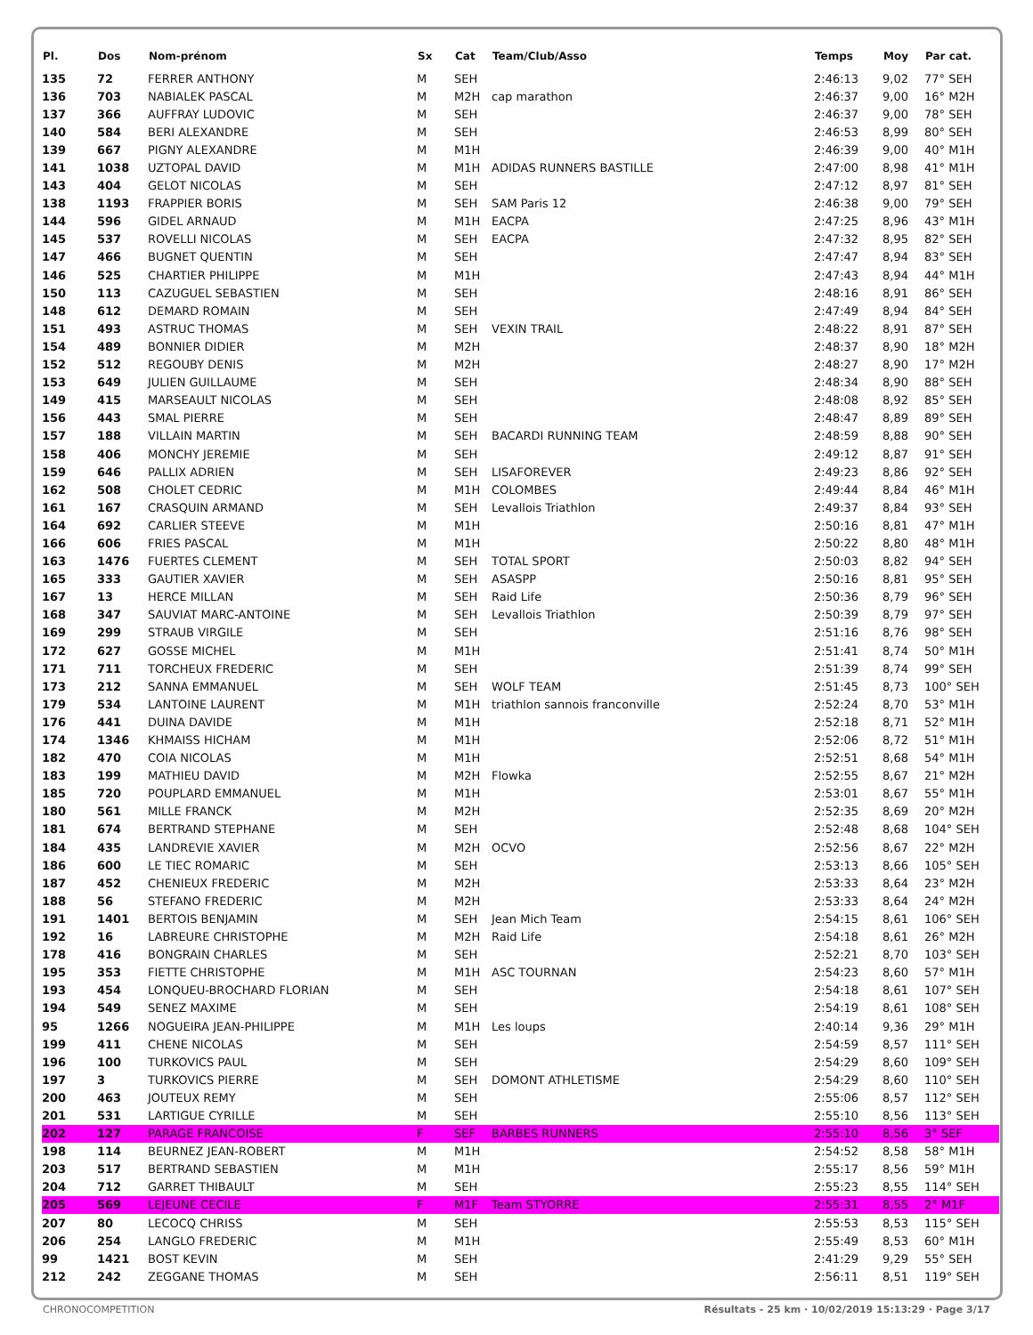| Pl. | Dos | Nom-prénom | Sx | Cat | Team/Club/Asso | Temps | Moy | Par cat. |
| --- | --- | --- | --- | --- | --- | --- | --- | --- |
| 135 | 72 | FERRER ANTHONY | M | SEH | | 2:46:13 | 9,02 | 77° SEH |
| 136 | 703 | NABIALEK PASCAL | M | M2H | cap marathon | 2:46:37 | 9,00 | 16° M2H |
| 137 | 366 | AUFFRAY LUDOVIC | M | SEH | | 2:46:37 | 9,00 | 78° SEH |
| 140 | 584 | BERI ALEXANDRE | M | SEH | | 2:46:53 | 8,99 | 80° SEH |
| 139 | 667 | PIGNY ALEXANDRE | M | M1H | | 2:46:39 | 9,00 | 40° M1H |
| 141 | 1038 | UZTOPAL DAVID | M | M1H | ADIDAS RUNNERS BASTILLE | 2:47:00 | 8,98 | 41° M1H |
| 143 | 404 | GELOT NICOLAS | M | SEH | | 2:47:12 | 8,97 | 81° SEH |
| 138 | 1193 | FRAPPIER BORIS | M | SEH | SAM Paris 12 | 2:46:38 | 9,00 | 79° SEH |
| 144 | 596 | GIDEL ARNAUD | M | M1H | EACPA | 2:47:25 | 8,96 | 43° M1H |
| 145 | 537 | ROVELLI NICOLAS | M | SEH | EACPA | 2:47:32 | 8,95 | 82° SEH |
| 147 | 466 | BUGNET QUENTIN | M | SEH | | 2:47:47 | 8,94 | 83° SEH |
| 146 | 525 | CHARTIER PHILIPPE | M | M1H | | 2:47:43 | 8,94 | 44° M1H |
| 150 | 113 | CAZUGUEL SEBASTIEN | M | SEH | | 2:48:16 | 8,91 | 86° SEH |
| 148 | 612 | DEMARD ROMAIN | M | SEH | | 2:47:49 | 8,94 | 84° SEH |
| 151 | 493 | ASTRUC THOMAS | M | SEH | VEXIN TRAIL | 2:48:22 | 8,91 | 87° SEH |
| 154 | 489 | BONNIER DIDIER | M | M2H | | 2:48:37 | 8,90 | 18° M2H |
| 152 | 512 | REGOUBY DENIS | M | M2H | | 2:48:27 | 8,90 | 17° M2H |
| 153 | 649 | JULIEN GUILLAUME | M | SEH | | 2:48:34 | 8,90 | 88° SEH |
| 149 | 415 | MARSEAULT NICOLAS | M | SEH | | 2:48:08 | 8,92 | 85° SEH |
| 156 | 443 | SMAL PIERRE | M | SEH | | 2:48:47 | 8,89 | 89° SEH |
| 157 | 188 | VILLAIN MARTIN | M | SEH | BACARDI RUNNING TEAM | 2:48:59 | 8,88 | 90° SEH |
| 158 | 406 | MONCHY JEREMIE | M | SEH | | 2:49:12 | 8,87 | 91° SEH |
| 159 | 646 | PALLIX ADRIEN | M | SEH | LISAFOREVER | 2:49:23 | 8,86 | 92° SEH |
| 162 | 508 | CHOLET CEDRIC | M | M1H | COLOMBES | 2:49:44 | 8,84 | 46° M1H |
| 161 | 167 | CRASQUIN ARMAND | M | SEH | Levallois Triathlon | 2:49:37 | 8,84 | 93° SEH |
| 164 | 692 | CARLIER STEEVE | M | M1H | | 2:50:16 | 8,81 | 47° M1H |
| 166 | 606 | FRIES PASCAL | M | M1H | | 2:50:22 | 8,80 | 48° M1H |
| 163 | 1476 | FUERTES CLEMENT | M | SEH | TOTAL SPORT | 2:50:03 | 8,82 | 94° SEH |
| 165 | 333 | GAUTIER XAVIER | M | SEH | ASASPP | 2:50:16 | 8,81 | 95° SEH |
| 167 | 13 | HERCE MILLAN | M | SEH | Raid Life | 2:50:36 | 8,79 | 96° SEH |
| 168 | 347 | SAUVIAT MARC-ANTOINE | M | SEH | Levallois Triathlon | 2:50:39 | 8,79 | 97° SEH |
| 169 | 299 | STRAUB VIRGILE | M | SEH | | 2:51:16 | 8,76 | 98° SEH |
| 172 | 627 | GOSSE MICHEL | M | M1H | | 2:51:41 | 8,74 | 50° M1H |
| 171 | 711 | TORCHEUX FREDERIC | M | SEH | | 2:51:39 | 8,74 | 99° SEH |
| 173 | 212 | SANNA EMMANUEL | M | SEH | WOLF TEAM | 2:51:45 | 8,73 | 100° SEH |
| 179 | 534 | LANTOINE LAURENT | M | M1H | triathlon sannois franconville | 2:52:24 | 8,70 | 53° M1H |
| 176 | 441 | DUINA DAVIDE | M | M1H | | 2:52:18 | 8,71 | 52° M1H |
| 174 | 1346 | KHMAISS HICHAM | M | M1H | | 2:52:06 | 8,72 | 51° M1H |
| 182 | 470 | COIA NICOLAS | M | M1H | | 2:52:51 | 8,68 | 54° M1H |
| 183 | 199 | MATHIEU DAVID | M | M2H | Flowka | 2:52:55 | 8,67 | 21° M2H |
| 185 | 720 | POUPLARD EMMANUEL | M | M1H | | 2:53:01 | 8,67 | 55° M1H |
| 180 | 561 | MILLE FRANCK | M | M2H | | 2:52:35 | 8,69 | 20° M2H |
| 181 | 674 | BERTRAND STEPHANE | M | SEH | | 2:52:48 | 8,68 | 104° SEH |
| 184 | 435 | LANDREVIE XAVIER | M | M2H | OCVO | 2:52:56 | 8,67 | 22° M2H |
| 186 | 600 | LE TIEC ROMARIC | M | SEH | | 2:53:13 | 8,66 | 105° SEH |
| 187 | 452 | CHENIEUX FREDERIC | M | M2H | | 2:53:33 | 8,64 | 23° M2H |
| 188 | 56 | STEFANO FREDERIC | M | M2H | | 2:53:33 | 8,64 | 24° M2H |
| 191 | 1401 | BERTOIS BENJAMIN | M | SEH | Jean Mich Team | 2:54:15 | 8,61 | 106° SEH |
| 192 | 16 | LABREURE CHRISTOPHE | M | M2H | Raid Life | 2:54:18 | 8,61 | 26° M2H |
| 178 | 416 | BONGRAIN CHARLES | M | SEH | | 2:52:21 | 8,70 | 103° SEH |
| 195 | 353 | FIETTE CHRISTOPHE | M | M1H | ASC TOURNAN | 2:54:23 | 8,60 | 57° M1H |
| 193 | 454 | LONQUEU-BROCHARD FLORIAN | M | SEH | | 2:54:18 | 8,61 | 107° SEH |
| 194 | 549 | SENEZ MAXIME | M | SEH | | 2:54:19 | 8,61 | 108° SEH |
| 95 | 1266 | NOGUEIRA JEAN-PHILIPPE | M | M1H | Les loups | 2:40:14 | 9,36 | 29° M1H |
| 199 | 411 | CHENE NICOLAS | M | SEH | | 2:54:59 | 8,57 | 111° SEH |
| 196 | 100 | TURKOVICS PAUL | M | SEH | | 2:54:29 | 8,60 | 109° SEH |
| 197 | 3 | TURKOVICS PIERRE | M | SEH | DOMONT ATHLETISME | 2:54:29 | 8,60 | 110° SEH |
| 200 | 463 | JOUTEUX REMY | M | SEH | | 2:55:06 | 8,57 | 112° SEH |
| 201 | 531 | LARTIGUE CYRILLE | M | SEH | | 2:55:10 | 8,56 | 113° SEH |
| 202 | 127 | PARAGE FRANCOISE | F | SEF | BARBES RUNNERS | 2:55:10 | 8,56 | 3° SEF |
| 198 | 114 | BEURNEZ JEAN-ROBERT | M | M1H | | 2:54:52 | 8,58 | 58° M1H |
| 203 | 517 | BERTRAND SEBASTIEN | M | M1H | | 2:55:17 | 8,56 | 59° M1H |
| 204 | 712 | GARRET THIBAULT | M | SEH | | 2:55:23 | 8,55 | 114° SEH |
| 205 | 569 | LEJEUNE CECILE | F | M1F | Team STYORRE | 2:55:31 | 8,55 | 2° M1F |
| 207 | 80 | LECOCQ CHRISS | M | SEH | | 2:55:53 | 8,53 | 115° SEH |
| 206 | 254 | LANGLO FREDERIC | M | M1H | | 2:55:49 | 8,53 | 60° M1H |
| 99 | 1421 | BOST KEVIN | M | SEH | | 2:41:29 | 9,29 | 55° SEH |
| 212 | 242 | ZEGGANE THOMAS | M | SEH | | 2:56:11 | 8,51 | 119° SEH |
CHRONOCOMPETITION Résultats - 25 km · 10/02/2019 15:13:29 · Page 3/17